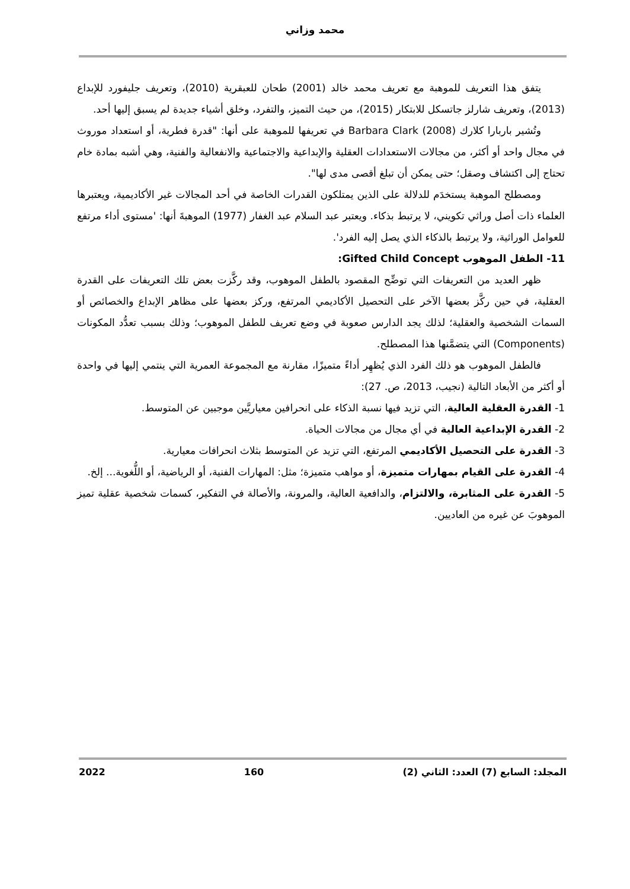محمد وزاني
يتفق هذا التعريف للموهبة مع تعريف محمد خالد (2001) طحان للعبقرية (2010)، وتعريف جليفورد للإبداع (2013)، وتعريف شارلز جاتسكل للابتكار (2015)، من حيث التميز، والتفرد، وخلق أشياء جديدة لم يسبق إليها أحد.
وتُشير باربارا كلارك (2008) Barbara Clark في تعريفها للموهبة على أنها: "قدرة فطرية، أو استعداد موروث في مجال واحد أو أكثر، من مجالات الاستعدادات العقلية والإبداعية والاجتماعية والانفعالية والفنية، وهي أشبه بمادة خام تحتاج إلى اكتشاف وصقل؛ حتى يمكن أن تبلغ أقصى مدى لها".
ومصطلح الموهبة يستخدَم للدلالة على الذين يمتلكون القدرات الخاصة في أحد المجالات غير الأكاديمية، ويعتبرها العلماء ذات أصل وراثي تكويني، لا يرتبط بذكاء. ويعتبر عبد السلام عبد الغفار (1977) الموهبةَ أنها: 'مستوى أداء مرتفع للعوامل الوراثية، ولا يرتبط بالذكاء الذي يصل إليه الفرد'.
11- الطفل الموهوب Gifted Child Concept:
ظهر العديد من التعريفات التي توضِّح المقصود بالطفل الموهوب، وقد ركَّزت بعض تلك التعريفات على القدرة العقلية، في حين ركَّز بعضها الآخر على التحصيل الأكاديمي المرتفع، وركز بعضها على مظاهر الإبداع والخصائص أو السمات الشخصية والعقلية؛ لذلك يجد الدارس صعوبة في وضع تعريف للطفل الموهوب؛ وذلك بسبب تعدُّد المكونات (Components) التي يتضمَّنها هذا المصطلح.
فالطفل الموهوب هو ذلك الفرد الذي يُظهِر أداءً متميزًا، مقارنة مع المجموعة العمرية التي ينتمي إليها في واحدة أو أكثر من الأبعاد التالية (نجيب، 2013، ص. 27):
1- القدرة العقلية العالية، التي تزيد فيها نسبة الذكاء على انحرافين معياريَّين موجبين عن المتوسط.
2- القدرة الإبداعية العالية في أي مجال من مجالات الحياة.
3- القدرة على التحصيل الأكاديمي المرتفع، التي تزيد عن المتوسط بثلاث انحرافات معيارية.
4- القدرة على القيام بمهارات متميزة، أو مواهب متميزة؛ مثل: المهارات الفنية، أو الرياضية، أو اللُّغوية... إلخ.
5- القدرة على المثابرة، والالتزام، والدافعية العالية، والمرونة، والأصالة في التفكير، كسمات شخصية عقلية تميز الموهوبَ عن غيره من العاديين.
المجلد: السابع (7) العدد: الثاني (2) 160 2022